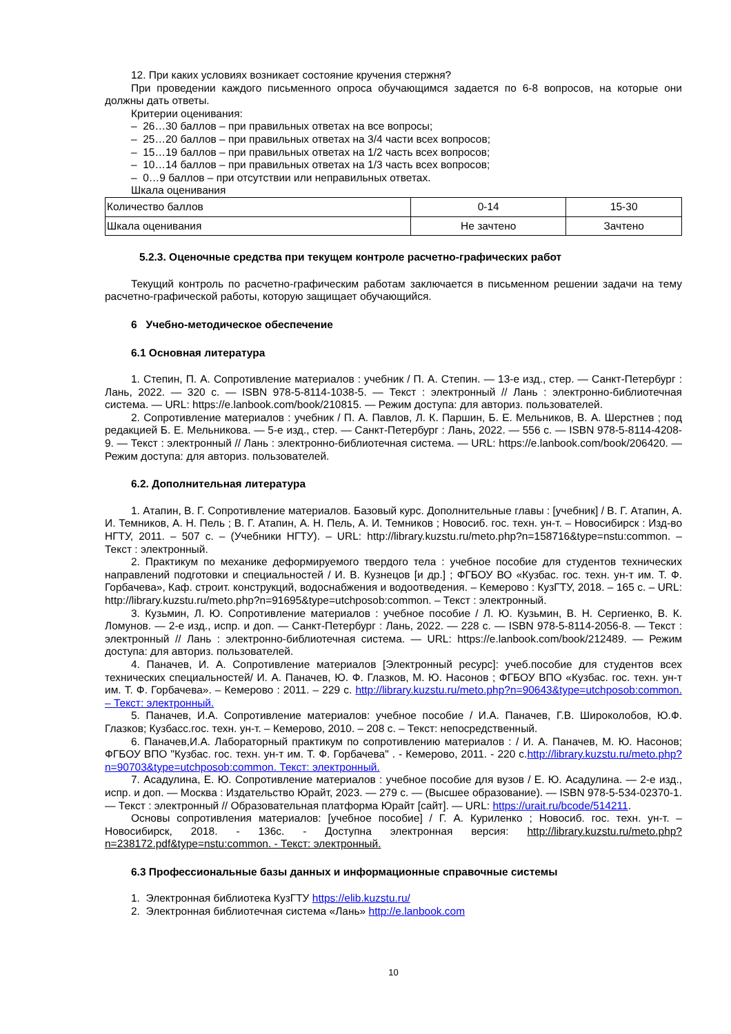12. При каких условиях возникает состояние кручения стержня?
При проведении каждого письменного опроса обучающимся задается по 6-8 вопросов, на которые они должны дать ответы.
Критерии оценивания:
– 26…30 баллов – при правильных ответах на все вопросы;
– 25…20 баллов – при правильных ответах на 3/4 части всех вопросов;
– 15…19 баллов – при правильных ответах на 1/2 часть всех вопросов;
– 10…14 баллов – при правильных ответах на 1/3 часть всех вопросов;
– 0…9 баллов – при отсутствии или неправильных ответах.
Шкала оценивания
| Количество баллов | 0-14 | 15-30 |
| Шкала оценивания | Не зачтено | Зачтено |
5.2.3. Оценочные средства при текущем контроле расчетно-графических работ
Текущий контроль по расчетно-графическим работам заключается в письменном решении задачи на тему расчетно-графической работы, которую защищает обучающийся.
6 Учебно-методическое обеспечение
6.1 Основная литература
1. Степин, П. А. Сопротивление материалов : учебник / П. А. Степин. — 13-е изд., стер. — Санкт-Петербург : Лань, 2022. — 320 с. — ISBN 978-5-8114-1038-5. — Текст : электронный // Лань : электронно-библиотечная система. — URL: https://e.lanbook.com/book/210815. — Режим доступа: для авториз. пользователей.
2. Сопротивление материалов : учебник / П. А. Павлов, Л. К. Паршин, Б. Е. Мельников, В. А. Шерстнев ; под редакцией Б. Е. Мельникова. — 5-е изд., стер. — Санкт-Петербург : Лань, 2022. — 556 с. — ISBN 978-5-8114-4208-9. — Текст : электронный // Лань : электронно-библиотечная система. — URL: https://e.lanbook.com/book/206420. — Режим доступа: для авториз. пользователей.
6.2. Дополнительная литература
1. Атапин, В. Г. Сопротивление материалов. Базовый курс. Дополнительные главы : [учебник] / В. Г. Атапин, А. И. Темников, А. Н. Пель ; В. Г. Атапин, А. Н. Пель, А. И. Темников ; Новосиб. гос. техн. ун-т. – Новосибирск : Изд-во НГТУ, 2011. – 507 с. – (Учебники НГТУ). – URL: http://library.kuzstu.ru/meto.php?n=158716&type=nstu:common. – Текст : электронный.
2. Практикум по механике деформируемого твердого тела : учебное пособие для студентов технических направлений подготовки и специальностей / И. В. Кузнецов [и др.] ; ФГБОУ ВО «Кузбас. гос. техн. ун-т им. Т. Ф. Горбачева», Каф. строит. конструкций, водоснабжения и водоотведения. – Кемерово : КузГТУ, 2018. – 165 с. – URL: http://library.kuzstu.ru/meto.php?n=91695&type=utchposob:common. – Текст : электронный.
3. Кузьмин, Л. Ю. Сопротивление материалов : учебное пособие / Л. Ю. Кузьмин, В. Н. Сергиенко, В. К. Ломунов. — 2-е изд., испр. и доп. — Санкт-Петербург : Лань, 2022. — 228 с. — ISBN 978-5-8114-2056-8. — Текст : электронный // Лань : электронно-библиотечная система. — URL: https://e.lanbook.com/book/212489. — Режим доступа: для авториз. пользователей.
4. Паначев, И. А. Сопротивление материалов [Электронный ресурс]: учеб.пособие для студентов всех технических специальностей/ И. А. Паначев, Ю. Ф. Глазков, М. Ю. Насонов ; ФГБОУ ВПО «Кузбас. гос. техн. ун-т им. Т. Ф. Горбачева». – Кемерово : 2011. – 229 с. http://library.kuzstu.ru/meto.php?n=90643&type=utchposob:common. – Текст: электронный.
5. Паначев, И.А. Сопротивление материалов: учебное пособие / И.А. Паначев, Г.В. Широколобов, Ю.Ф. Глазков; Кузбасс.гос. техн. ун-т. – Кемерово, 2010. – 208 с. – Текст: непосредственный.
6. Паначев,И.А. Лабораторный практикум по сопротивлению материалов : / И. А. Паначев, М. Ю. Насонов; ФГБОУ ВПО "Кузбас. гос. техн. ун-т им. Т. Ф. Горбачева" . - Кемерово, 2011. - 220 с.http://library.kuzstu.ru/meto.php?n=90703&type=utchposob:common. Текст: электронный.
7. Асадулина, Е. Ю. Сопротивление материалов : учебное пособие для вузов / Е. Ю. Асадулина. — 2-е изд., испр. и доп. — Москва : Издательство Юрайт, 2023. — 279 с. — (Высшее образование). — ISBN 978-5-534-02370-1. — Текст : электронный // Образовательная платформа Юрайт [сайт]. — URL: https://urait.ru/bcode/514211.
Основы сопротивления материалов: [учебное пособие] / Г. А. Куриленко ; Новосиб. гос. техн. ун-т. – Новосибирск, 2018. - 136с. - Доступна электронная версия: http://library.kuzstu.ru/meto.php?n=238172.pdf&type=nstu:common. - Текст: электронный.
6.3 Профессиональные базы данных и информационные справочные системы
1. Электронная библиотека КузГТУ https://elib.kuzstu.ru/
2. Электронная библиотечная система «Лань» http://e.lanbook.com
10